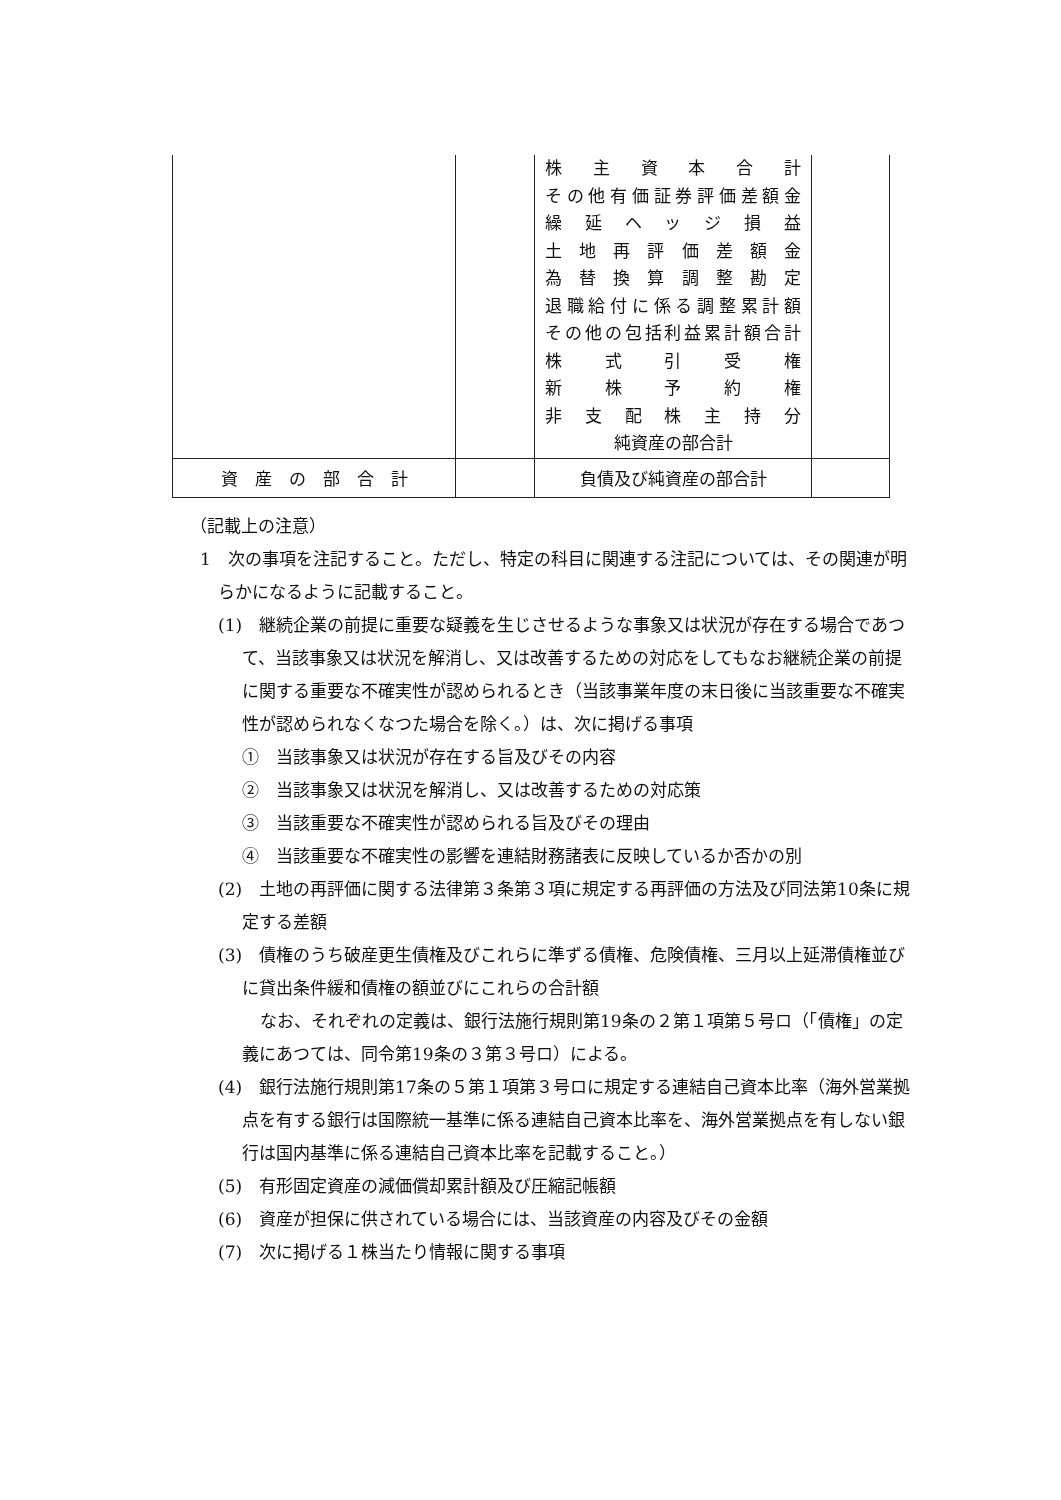| | | 株 主 資 本 合 計 その他有価証券評価差額金 繰 延 ヘ ッ ジ 損 益 土 地 再 評 価 差 額 金 為 替 換 算 調 整 勘 定 退職給付に係る調整累計額 その他の包括利益累計額合計 株 式 引 受 権 新 株 予 約 権 非 支 配 株 主 持 分 純資産の部合計 | |
| 資 産 の 部 合 計 | | 負債及び純資産の部合計 | |
（記載上の注意）
1　次の事項を注記すること。ただし、特定の科目に関連する注記については、その関連が明らかになるように記載すること。
(1)　継続企業の前提に重要な疑義を生じさせるような事象又は状況が存在する場合であつて、当該事象又は状況を解消し、又は改善するための対応をしてもなお継続企業の前提に関する重要な不確実性が認められるとき（当該事業年度の末日後に当該重要な不確実性が認められなくなつた場合を除く。）は、次に掲げる事項
①　当該事象又は状況が存在する旨及びその内容
②　当該事象又は状況を解消し、又は改善するための対応策
③　当該重要な不確実性が認められる旨及びその理由
④　当該重要な不確実性の影響を連結財務諸表に反映しているか否かの別
(2)　土地の再評価に関する法律第３条第３項に規定する再評価の方法及び同法第10条に規定する差額
(3)　債権のうち破産更生債権及びこれらに準ずる債権、危険債権、三月以上延滞債権並びに貸出条件緩和債権の額並びにこれらの合計額
なお、それぞれの定義は、銀行法施行規則第19条の２第１項第５号ロ（「債権」の定義にあつては、同令第19条の３第３号ロ）による。
(4)　銀行法施行規則第17条の５第１項第３号ロに規定する連結自己資本比率（海外営業拠点を有する銀行は国際統一基準に係る連結自己資本比率を、海外営業拠点を有しない銀行は国内基準に係る連結自己資本比率を記載すること。）
(5)　有形固定資産の減価償却累計額及び圧縮記帳額
(6)　資産が担保に供されている場合には、当該資産の内容及びその金額
(7)　次に掲げる１株当たり情報に関する事項